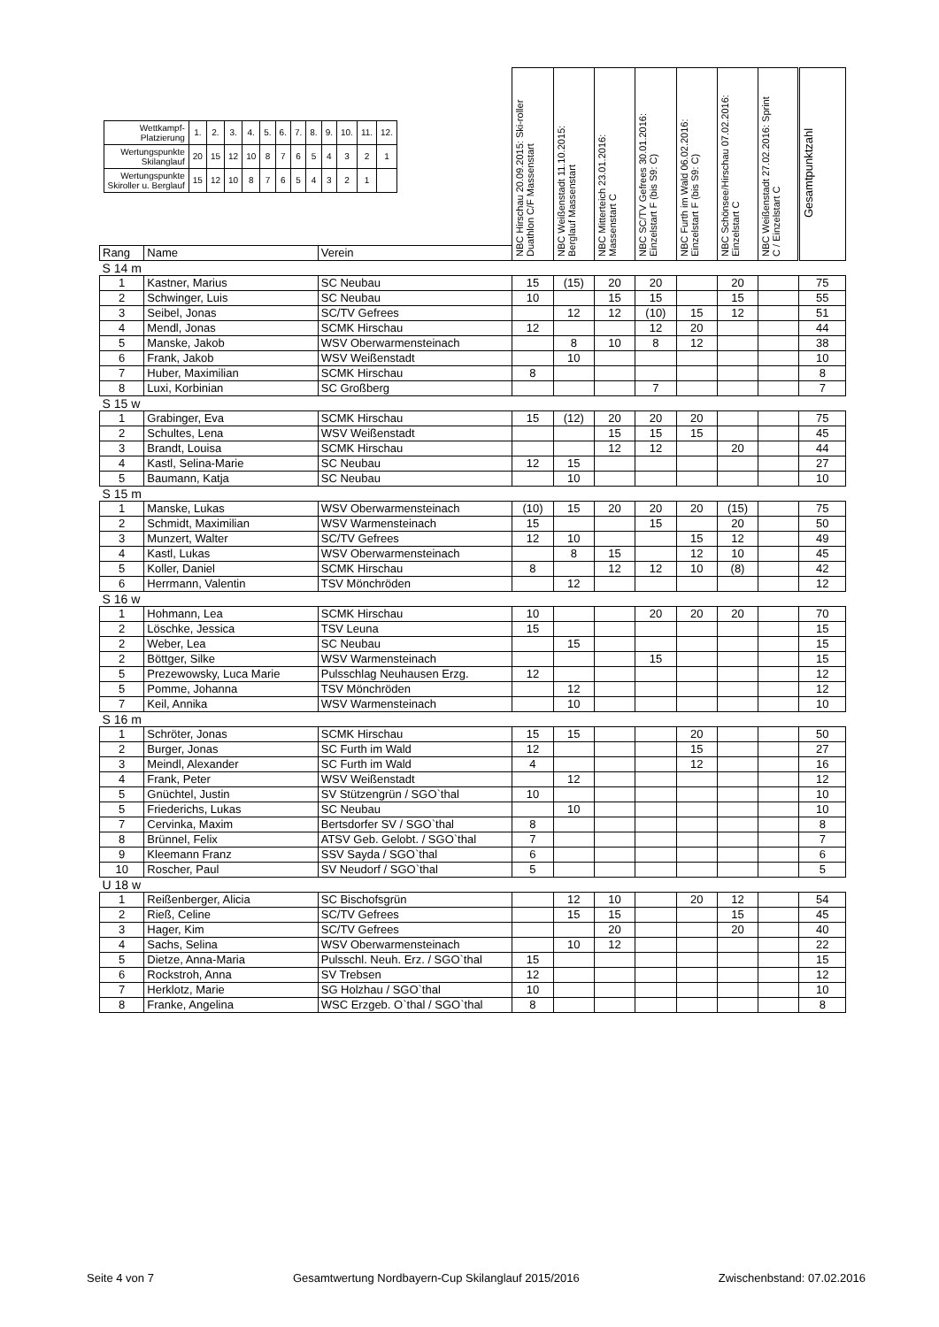| / Wettkampf- Platzierung / 1. / 2. / 3. / 4. / 5. / 6. / 7. / 8. / 9. / 10. / 11. / 12. / / Wertungspunkte Skilanglauf / 20 / 15 / 12 / 10 / 8 / 7 / 6 / 5 / 4 / 3 / 2 / 1 / / Wertungspunkte Skiroller u. Berglauf / 15 / 12 / 10 / 8 / 7 / 6 / 5 / 4 / 3 / 2 / 1 / / | | | NBC Hirschau 20.09.2015: Ski-roller Duathlon C/F Massenstart | NBC Weißenstadt 11.10.2015: Berglauf Massenstart | NBC Mitterteich 23.01.2016: Massenstart C | NBC SC/TV Gefrees 30.01.2016: Einzelstart F (bis S9: C) | NBC Furth im Wald 06.02.2016: Einzelstart F (bis S9: C) | NBC Schönsee/Hirschau 07.02.2016: Einzelstart C | NBC Weißenstadt 27.02.2016: Sprint C / Einzelstart C | Gesamtpunktzahl |
| --- | --- | --- | --- | --- | --- | --- | --- | --- | --- | --- |
| Rang | Name | Verein | | | | | | | | |
| S 14 m | | | | | | | | | | |
| 1 | Kastner, Marius | SC Neubau | 15 | (15) | 20 | 20 | | 20 | | 75 |
| 2 | Schwinger, Luis | SC Neubau | 10 | | 15 | 15 | | 15 | | 55 |
| 3 | Seibel, Jonas | SC/TV Gefrees | | 12 | 12 | (10) | 15 | 12 | | 51 |
| 4 | Mendl, Jonas | SCMK Hirschau | 12 | | | 12 | 20 | | | 44 |
| 5 | Manske, Jakob | WSV Oberwarmensteinach | | 8 | 10 | 8 | 12 | | | 38 |
| 6 | Frank, Jakob | WSV Weißenstadt | | 10 | | | | | | 10 |
| 7 | Huber, Maximilian | SCMK Hirschau | 8 | | | | | | | 8 |
| 8 | Luxi, Korbinian | SC Großberg | | | | 7 | | | | 7 |
| S 15 w | | | | | | | | | | |
| 1 | Grabinger, Eva | SCMK Hirschau | 15 | (12) | 20 | 20 | 20 | | | 75 |
| 2 | Schultes, Lena | WSV Weißenstadt | | | 15 | 15 | 15 | | | 45 |
| 3 | Brandt, Louisa | SCMK Hirschau | | | 12 | 12 | | 20 | | 44 |
| 4 | Kastl, Selina-Marie | SC Neubau | 12 | 15 | | | | | | 27 |
| 5 | Baumann, Katja | SC Neubau | | 10 | | | | | | 10 |
| S 15 m | | | | | | | | | | |
| 1 | Manske, Lukas | WSV Oberwarmensteinach | (10) | 15 | 20 | 20 | 20 | (15) | | 75 |
| 2 | Schmidt, Maximilian | WSV Warmensteinach | 15 | | | 15 | | 20 | | 50 |
| 3 | Munzert, Walter | SC/TV Gefrees | 12 | 10 | | | 15 | 12 | | 49 |
| 4 | Kastl, Lukas | WSV Oberwarmensteinach | | 8 | 15 | | 12 | 10 | | 45 |
| 5 | Koller, Daniel | SCMK Hirschau | 8 | | 12 | 12 | 10 | (8) | | 42 |
| 6 | Herrmann, Valentin | TSV Mönchröden | | 12 | | | | | | 12 |
| S 16 w | | | | | | | | | | |
| 1 | Hohmann, Lea | SCMK Hirschau | 10 | | | 20 | 20 | 20 | | 70 |
| 2 | Löschke, Jessica | TSV Leuna | 15 | | | | | | | 15 |
| 2 | Weber, Lea | SC Neubau | | 15 | | | | | | 15 |
| 2 | Böttger, Silke | WSV Warmensteinach | | | | 15 | | | | 15 |
| 5 | Prezewowsky, Luca Marie | Pulsschlag Neuhausen Erzg. | 12 | | | | | | | 12 |
| 5 | Pomme, Johanna | TSV Mönchröden | | 12 | | | | | | 12 |
| 7 | Keil, Annika | WSV Warmensteinach | | 10 | | | | | | 10 |
| S 16 m | | | | | | | | | | |
| 1 | Schröter, Jonas | SCMK Hirschau | 15 | 15 | | | 20 | | | 50 |
| 2 | Burger, Jonas | SC Furth im Wald | 12 | | | | 15 | | | 27 |
| 3 | Meindl, Alexander | SC Furth im Wald | 4 | | | | 12 | | | 16 |
| 4 | Frank, Peter | WSV Weißenstadt | | 12 | | | | | | 12 |
| 5 | Gnüchtel, Justin | SV Stützengrün / SGO`thal | 10 | | | | | | | 10 |
| 5 | Friederichs, Lukas | SC Neubau | | 10 | | | | | | 10 |
| 7 | Cervinka, Maxim | Bertsdorfer SV / SGO`thal | 8 | | | | | | | 8 |
| 8 | Brünnel, Felix | ATSV Geb. Gelobt. / SGO`thal | 7 | | | | | | | 7 |
| 9 | Kleemann Franz | SSV Sayda / SGO`thal | 6 | | | | | | | 6 |
| 10 | Roscher, Paul | SV Neudorf / SGO`thal | 5 | | | | | | | 5 |
| U 18 w | | | | | | | | | | |
| 1 | Reißenberger, Alicia | SC Bischofsgrün | | 12 | 10 | | 20 | 12 | | 54 |
| 2 | Rieß, Celine | SC/TV Gefrees | | 15 | 15 | | | 15 | | 45 |
| 3 | Hager, Kim | SC/TV Gefrees | | | 20 | | | 20 | | 40 |
| 4 | Sachs, Selina | WSV Oberwarmensteinach | | 10 | 12 | | | | | 22 |
| 5 | Dietze, Anna-Maria | Pulsschl. Neuh. Erz. / SGO`thal | 15 | | | | | | | 15 |
| 6 | Rockstroh, Anna | SV Trebsen | 12 | | | | | | | 12 |
| 7 | Herklotz, Marie | SG Holzhau / SGO`thal | 10 | | | | | | | 10 |
| 8 | Franke, Angelina | WSC Erzgeb. O`thal / SGO`thal | 8 | | | | | | | 8 |
Seite 4 von 7 Gesamtwertung Nordbayern-Cup Skilanglauf 2015/2016 Zwischenbstand: 07.02.2016